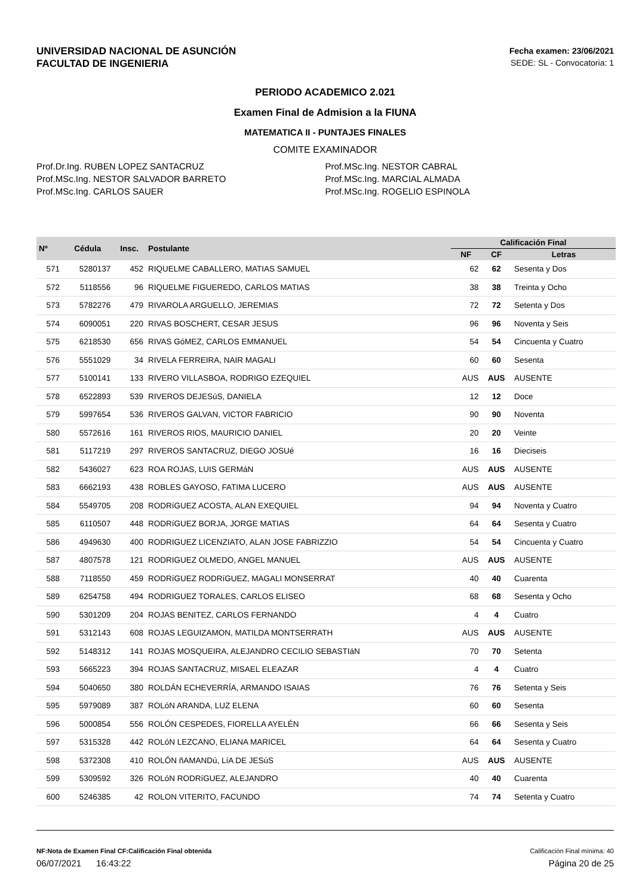UNIVERSIDAD NACIONAL DE ASUNCIÓN
FACULTAD DE INGENIERIA
Fecha examen: 23/06/2021
SEDE: SL - Convocatoria: 1
PERIODO ACADEMICO 2.021
Examen Final de Admision a la FIUNA
MATEMATICA II - PUNTAJES FINALES
COMITE EXAMINADOR
Prof.Dr.Ing. RUBEN LOPEZ SANTACRUZ
Prof.MSc.Ing. NESTOR SALVADOR BARRETO
Prof.MSc.Ing. CARLOS SAUER
Prof.MSc.Ing. NESTOR CABRAL
Prof.MSc.Ing. MARCIAL ALMADA
Prof.MSc.Ing. ROGELIO ESPINOLA
| Nº | Cédula | Insc. | Postulante | Calificación Final | | |
| --- | --- | --- | --- | --- | --- | --- |
| | | | | NF | CF | Letras |
| 571 | 5280137 | 452 | RIQUELME CABALLERO, MATIAS SAMUEL | 62 | 62 | Sesenta y Dos |
| 572 | 5118556 | 96 | RIQUELME FIGUEREDO, CARLOS MATIAS | 38 | 38 | Treinta y Ocho |
| 573 | 5782276 | 479 | RIVAROLA ARGUELLO, JEREMIAS | 72 | 72 | Setenta y Dos |
| 574 | 6090051 | 220 | RIVAS BOSCHERT, CESAR JESUS | 96 | 96 | Noventa y Seis |
| 575 | 6218530 | 656 | RIVAS GóMEZ, CARLOS EMMANUEL | 54 | 54 | Cincuenta y Cuatro |
| 576 | 5551029 | 34 | RIVELA FERREIRA, NAIR MAGALI | 60 | 60 | Sesenta |
| 577 | 5100141 | 133 | RIVERO VILLASBOA, RODRIGO EZEQUIEL | AUS | AUS | AUSENTE |
| 578 | 6522893 | 539 | RIVEROS DEJESúS, DANIELA | 12 | 12 | Doce |
| 579 | 5997654 | 536 | RIVEROS GALVAN, VICTOR FABRICIO | 90 | 90 | Noventa |
| 580 | 5572616 | 161 | RIVEROS RIOS, MAURICIO DANIEL | 20 | 20 | Veinte |
| 581 | 5117219 | 297 | RIVEROS SANTACRUZ, DIEGO JOSUé | 16 | 16 | Dieciseis |
| 582 | 5436027 | 623 | ROA ROJAS, LUIS GERMáN | AUS | AUS | AUSENTE |
| 583 | 6662193 | 438 | ROBLES GAYOSO, FATIMA LUCERO | AUS | AUS | AUSENTE |
| 584 | 5549705 | 208 | RODRíGUEZ ACOSTA, ALAN EXEQUIEL | 94 | 94 | Noventa y Cuatro |
| 585 | 6110507 | 448 | RODRíGUEZ BORJA, JORGE MATIAS | 64 | 64 | Sesenta y Cuatro |
| 586 | 4949630 | 400 | RODRIGUEZ LICENZIATO, ALAN JOSE FABRIZZIO | 54 | 54 | Cincuenta y Cuatro |
| 587 | 4807578 | 121 | RODRIGUEZ OLMEDO, ANGEL MANUEL | AUS | AUS | AUSENTE |
| 588 | 7118550 | 459 | RODRíGUEZ RODRíGUEZ, MAGALI MONSERRAT | 40 | 40 | Cuarenta |
| 589 | 6254758 | 494 | RODRIGUEZ TORALES, CARLOS ELISEO | 68 | 68 | Sesenta y Ocho |
| 590 | 5301209 | 204 | ROJAS BENITEZ, CARLOS FERNANDO | 4 | 4 | Cuatro |
| 591 | 5312143 | 608 | ROJAS LEGUIZAMON, MATILDA MONTSERRATH | AUS | AUS | AUSENTE |
| 592 | 5148312 | 141 | ROJAS MOSQUEIRA, ALEJANDRO CECILIO SEBASTIáN | 70 | 70 | Setenta |
| 593 | 5665223 | 394 | ROJAS SANTACRUZ, MISAEL ELEAZAR | 4 | 4 | Cuatro |
| 594 | 5040650 | 380 | ROLDÁN ECHEVERRÍA, ARMANDO ISAIAS | 76 | 76 | Setenta y Seis |
| 595 | 5979089 | 387 | ROLóN ARANDA, LUZ ELENA | 60 | 60 | Sesenta |
| 596 | 5000854 | 556 | ROLÓN CESPEDES, FIORELLA AYELÉN | 66 | 66 | Sesenta y Seis |
| 597 | 5315328 | 442 | ROLóN LEZCANO, ELIANA MARICEL | 64 | 64 | Sesenta y Cuatro |
| 598 | 5372308 | 410 | ROLÓN ñAMANDú, LíA DE JESúS | AUS | AUS | AUSENTE |
| 599 | 5309592 | 326 | ROLóN RODRíGUEZ, ALEJANDRO | 40 | 40 | Cuarenta |
| 600 | 5246385 | 42 | ROLON VITERITO, FACUNDO | 74 | 74 | Setenta y Cuatro |
NF:Nota de Examen Final CF:Calificación Final obtenida Calificación Final mínima: 40
06/07/2021 16:43:22 Página 20 de 25